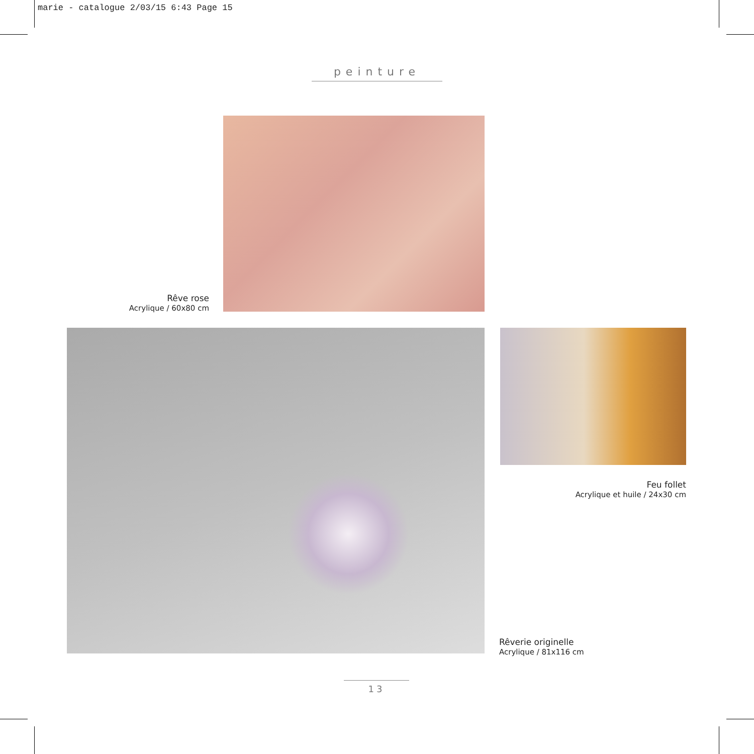marie - catalogue 2/03/15 6:43 Page 15
peinture
Rêve rose
Acrylique / 60x80 cm
Feu follet
Acrylique et huile / 24x30 cm
Rêverie originelle
Acrylique / 81x116 cm
13